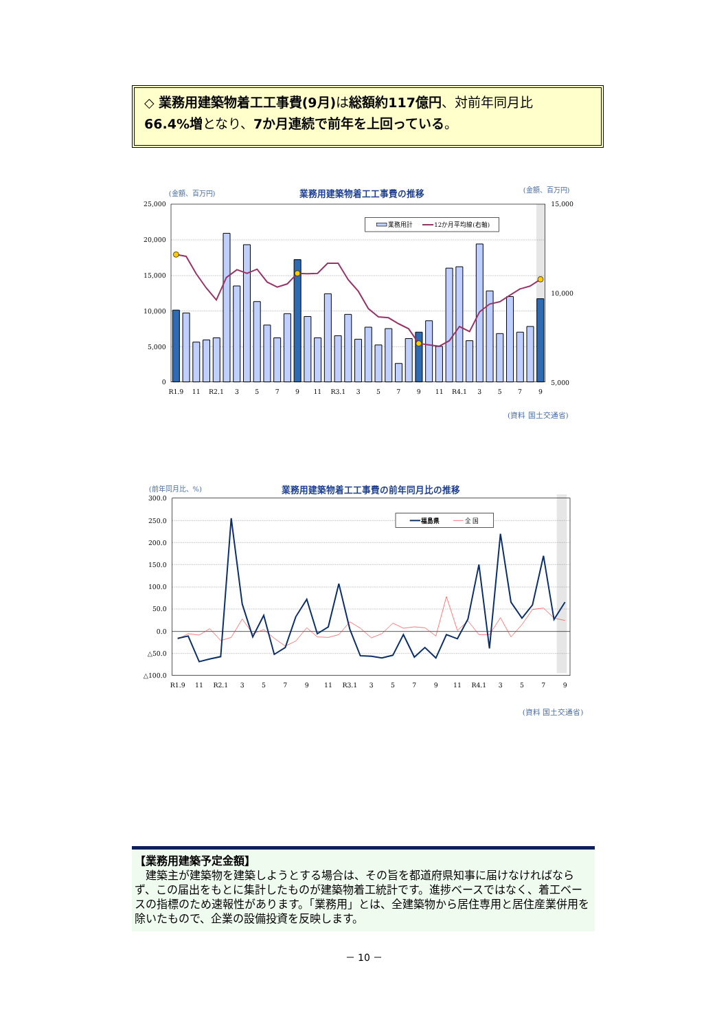◇ 業務用建築物着工工事費(9月) は総額約117億円、対前年同月比
66.4%増となり、7か月連続で前年を上回っている。
業務用計
12か月平均線(右軸)
(金額、百万円)
業務用建築物着工工事費の推移
(金額、百万円)
25,000
20,000
15,000
10,000
5,000
0
15,000
10,000
5,000
R1.9
11
R2.1
3
5
7
9
11
R3.1
3
5
7
9
11
R4.1
3
5
7
9
(資料 国土交通省)
(前年同月比、%)
業務用建築物着工工事費の前年同月比の推移
福島県
全 国
300.0
250.0
200.0
150.0
100.0
50.0
0.0
△50.0
△100.0
R1.9
11
R2.1
3
5
7
9
11
R3.1
3
5
7
9
11
R4.1
3
5
7
9
(資料 国土交通省)
【業務用建築予定金額】
　建築主が建築物を建築しようとする場合は、その旨を都道府県知事に届けなければならず、この届出をもとに集計したものが建築物着工統計です。進捗ベースではなく、着工ベースの指標のため速報性があります。「業務用」とは、全建築物から居住専用と居住産業併用を除いたもので、企業の設備投資を反映します。
－ 10 －